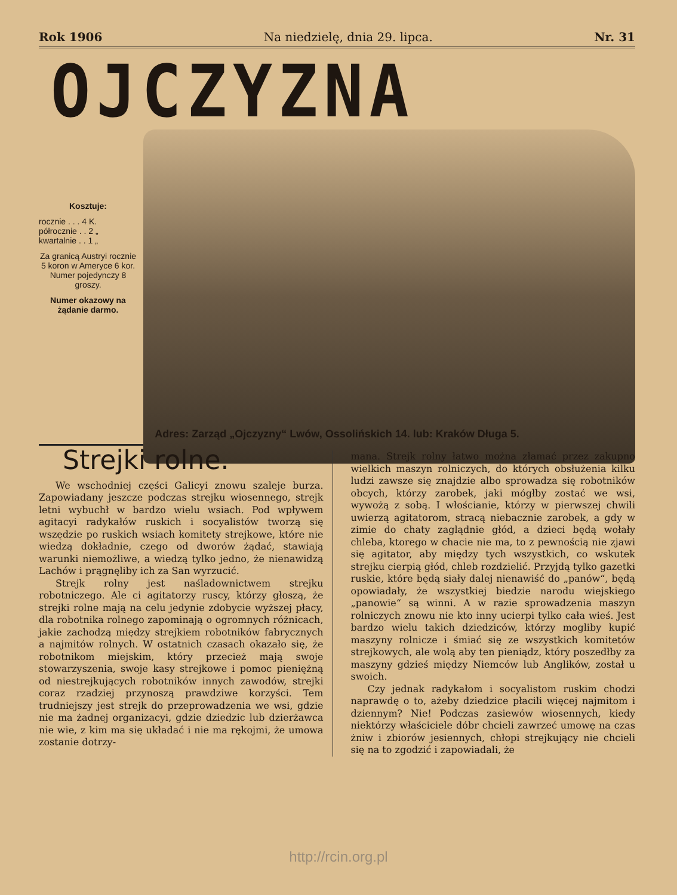Rok 1906 Na niedzielę, dnia 29. lipca. Nr. 31
OJCZYZNA
Kosztuje:
rocznie . . . 4 K.
półrocznie . . 2 „
kwartalnie . . 1 „
Za granicą Austryi rocznie 5 koron w Ameryce 6 kor.
Numer pojedynczy 8 groszy.
Numer okazowy na żądanie darmo.
Adres: Zarząd „Ojczyzny“ Lwów, Ossolińskich 14. lub: Kraków Długa 5.
Strejki rolne.
We wschodniej części Galicyi znowu szaleje burza. Zapowiadany jeszcze podczas strejku wiosennego, strejk letni wybuchł w bardzo wielu wsiach. Pod wpływem agitacyi radykałów ruskich i socyalistów tworzą się wszędzie po ruskich wsiach komitety strejkowe, które nie wiedzą dokładnie, czego od dworów żądać, stawiają warunki niemożliwe, a wiedzą tylko jedno, że nienawidzą Lachów i prągnęliby ich za San wyrzucić.
Strejk rolny jest naśladownictwem strejku robotniczego. Ale ci agitatorzy ruscy, którzy głoszą, że strejki rolne mają na celu jedynie zdobycie wyższej płacy, dla robotnika rolnego zapominają o ogromnych różnicach, jakie zachodzą między strejkiem robotników fabrycznych a najmitów rolnych. W ostatnich czasach okazało się, że robotnikom miejskim, który przecież mają swoje stowarzyszenia, swoje kasy strejkowe i pomoc pieniężną od niestrejkujących robotników innych zawodów, strejki coraz rzadziej przynoszą prawdziwe korzyści. Tem trudniejszy jest strejk do przeprowadzenia we wsi, gdzie nie ma żadnej organizacyi, gdzie dziedzic lub dzierżawca nie wie, z kim ma się układać i nie ma rękojmi, że umowa zostanie dotrzy-
mana. Strejk rolny łatwo można złamać przez zakupno wielkich maszyn rolniczych, do których obsłużenia kilku ludzi zawsze się znajdzie albo sprowadza się robotników obcych, którzy zarobek, jaki mógłby zostać we wsi, wywożą z sobą. I włościanie, którzy w pierwszej chwili uwierzą agitatorom, stracą niebacznie zarobek, a gdy w zimie do chaty zaglądnie głód, a dzieci będą wołały chleba, ktorego w chacie nie ma, to z pewnością nie zjawi się agitator, aby między tych wszystkich, co wskutek strejku cierpią głód, chleb rozdzielić. Przyjdą tylko gazetki ruskie, które będą siały dalej nienawiść do „panów“, będą opowiadały, że wszystkiej biedzie narodu wiejskiego „panowie“ są winni. A w razie sprowadzenia maszyn rolniczych znowu nie kto inny ucierpi tylko cała wieś. Jest bardzo wielu takich dziedziców, którzy mogliby kupić maszyny rolnicze i śmiać się ze wszystkich komitetów strejkowych, ale wolą aby ten pieniądz, który poszedłby za maszyny gdzieś między Niemców lub Anglików, został u swoich.
Czy jednak radykałom i socyalistom ruskim chodzi naprawdę o to, ażeby dziedzice płacili więcej najmitom i dziennym? Nie! Podczas zasiewów wiosennych, kiedy niektórzy właściciele dóbr chcieli zawrzeć umowę na czas żniw i zbiorów jesiennych, chłopi strejkujący nie chcieli się na to zgodzić i zapowiadali, że
http://rcin.org.pl